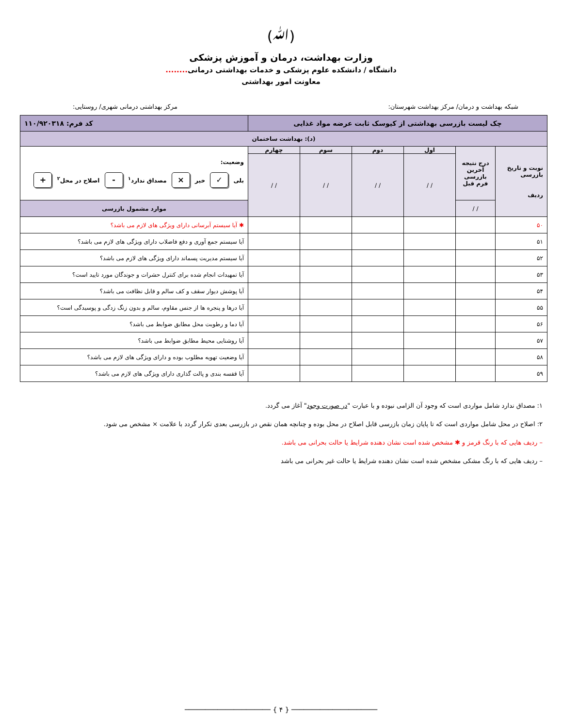(ﷲ)
وزارت بهداشت، درمان و آموزش پزشکی
دانشگاه / دانشکده علوم پزشکی و خدمات بهداشتی درمانی........
معاونت امور بهداشتی
شبکه بهداشت و درمان/ مرکز بهداشت شهرستان: مرکز بهداشتی درمانی شهری/ روستایی:
| چک لیست بازرسی بهداشتی از کیوسک ثابت عرضه مواد غذایی | | | | | | کد فرم: ۱۱۰/۹۲۰۳۱۸ |
| --- | --- | --- | --- | --- | --- | --- |
| (د): بهداشت ساختمان | | | | | | |
| نوبت و تاریخ بازرسی ردیف | درج نتیجه آخرین بازرسی فرم قبل | اول | دوم | سوم | چهارم | وضعیت: بلی ✓ خیر × مصداق ندارد<sup>۱</sup> - اصلاح در محل<sup>۲</sup> + |
| | | / / | / / | / / | / / | |
| | / / | | | | | موارد مشمول بازرسی |
| ۵۰ | | | | | | ✱ آیا سیستم آبرسانی دارای ویژگی های لازم می باشد؟ |
| ۵۱ | | | | | | آیا سیستم جمع آوری و دفع فاضلاب دارای ویژگی های لازم می باشد؟ |
| ۵۲ | | | | | | آیا سیستم مدیریت پسماند دارای ویژگی های لازم می باشد؟ |
| ۵۳ | | | | | | آیا تمهیدات انجام شده برای کنترل حشرات و جوندگان مورد تایید است؟ |
| ۵۴ | | | | | | آیا پوشش دیوار سقف و کف سالم و قابل نظافت می باشد؟ |
| ۵۵ | | | | | | آیا درها و پنجره ها از جنس مقاوم، سالم و بدون زنگ زدگی و پوسیدگی است؟ |
| ۵۶ | | | | | | آیا دما و رطوبت محل مطابق ضوابط می باشد؟ |
| ۵۷ | | | | | | آیا روشنایی محیط مطابق ضوابط می باشد؟ |
| ۵۸ | | | | | | آیا وضعیت تهویه مطلوب بوده و دارای ویژگی های لازم می باشد؟ |
| ۵۹ | | | | | | آیا قفسه بندی و پالت گذاری دارای ویژگی های لازم می باشد؟ |
۱: مصداق ندارد شامل مواردی است که وجود آن الزامی نبوده و با عبارت "در صورت وجود" آغاز می گردد.
۲: اصلاح در محل شامل مواردی است که تا پایان زمان بازرسی قابل اصلاح در محل بوده و چنانچه همان نقص در بازرسی بعدی تکرار گردد با علامت × مشخص می شود.
– ردیف هایی که با رنگ قرمز و ✱ مشخص شده است نشان دهنده شرایط یا حالت بحرانی می باشد.
– ردیف هایی که با رنگ مشکی مشخص شده است نشان دهنده شرایط یا حالت غیر بحرانی می باشد
───────────────────── { ۴ } ─────────────────────